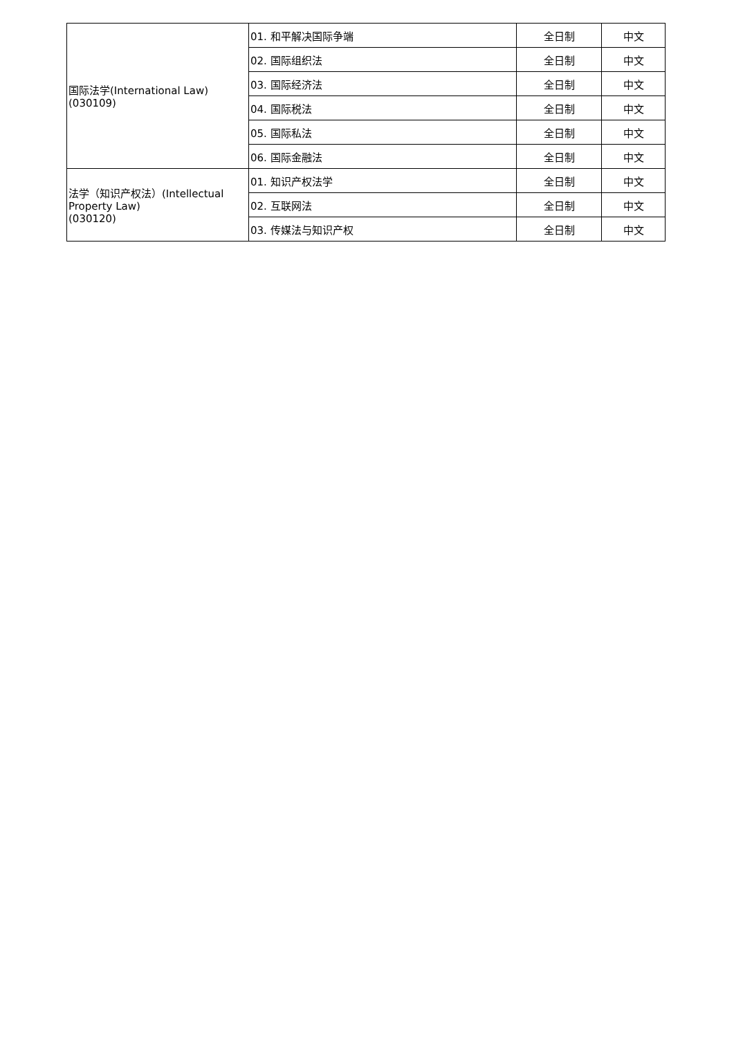| 国际法学(International Law) (030109) | 01. 和平解决国际争端 | 全日制 | 中文 |
| | 02. 国际组织法 | 全日制 | 中文 |
| | 03. 国际经济法 | 全日制 | 中文 |
| | 04. 国际税法 | 全日制 | 中文 |
| | 05. 国际私法 | 全日制 | 中文 |
| | 06. 国际金融法 | 全日制 | 中文 |
| 法学（知识产权法）(Intellectual Property Law) (030120) | 01. 知识产权法学 | 全日制 | 中文 |
| | 02. 互联网法 | 全日制 | 中文 |
| | 03. 传媒法与知识产权 | 全日制 | 中文 |